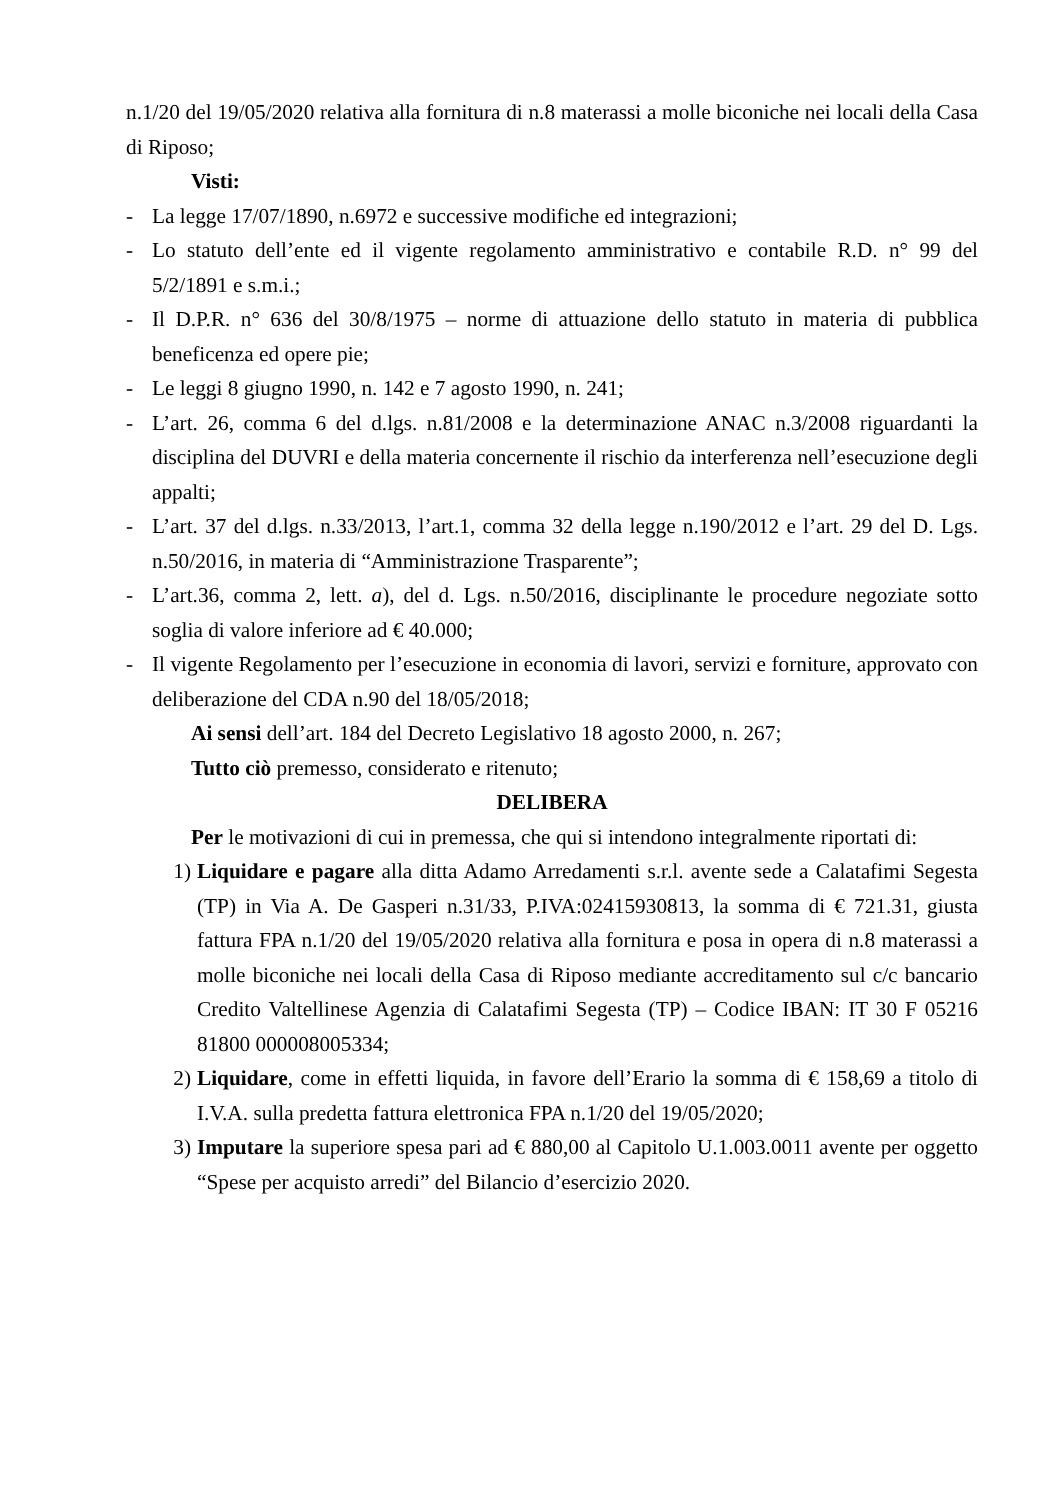n.1/20 del 19/05/2020 relativa alla fornitura di n.8 materassi a molle biconiche nei locali della Casa di Riposo;
Visti:
- La legge 17/07/1890, n.6972 e successive modifiche ed integrazioni;
- Lo statuto dell’ente ed il vigente regolamento amministrativo e contabile R.D. n° 99 del 5/2/1891 e s.m.i.;
- Il D.P.R. n° 636 del 30/8/1975 – norme di attuazione dello statuto in materia di pubblica beneficenza ed opere pie;
- Le leggi 8 giugno 1990, n. 142 e 7 agosto 1990, n. 241;
- L’art. 26, comma 6 del d.lgs. n.81/2008 e la determinazione ANAC n.3/2008 riguardanti la disciplina del DUVRI e della materia concernente il rischio da interferenza nell’esecuzione degli appalti;
- L’art. 37 del d.lgs. n.33/2013, l’art.1, comma 32 della legge n.190/2012 e l’art. 29 del D. Lgs. n.50/2016, in materia di “Amministrazione Trasparente”;
- L’art.36, comma 2, lett. a), del d. Lgs. n.50/2016, disciplinante le procedure negoziate sotto soglia di valore inferiore ad € 40.000;
- Il vigente Regolamento per l’esecuzione in economia di lavori, servizi e forniture, approvato con deliberazione del CDA n.90 del 18/05/2018;
Ai sensi dell’art. 184 del Decreto Legislativo 18 agosto 2000, n. 267;
Tutto ciò premesso, considerato e ritenuto;
DELIBERA
Per le motivazioni di cui in premessa, che qui si intendono integralmente riportati di:
1)
Liquidare e pagare alla ditta Adamo Arredamenti s.r.l. avente sede a Calatafimi Segesta (TP) in Via A. De Gasperi n.31/33, P.IVA:02415930813, la somma di € 721.31, giusta fattura FPA n.1/20 del 19/05/2020 relativa alla fornitura e posa in opera di n.8 materassi a molle biconiche nei locali della Casa di Riposo mediante accreditamento sul c/c bancario Credito Valtellinese Agenzia di Calatafimi Segesta (TP) – Codice IBAN: IT 30 F 05216 81800 000008005334;
2)
Liquidare, come in effetti liquida, in favore dell’Erario la somma di € 158,69 a titolo di I.V.A. sulla predetta fattura elettronica FPA n.1/20 del 19/05/2020;
3)
Imputare la superiore spesa pari ad € 880,00 al Capitolo U.1.003.0011 avente per oggetto “Spese per acquisto arredi” del Bilancio d’esercizio 2020.